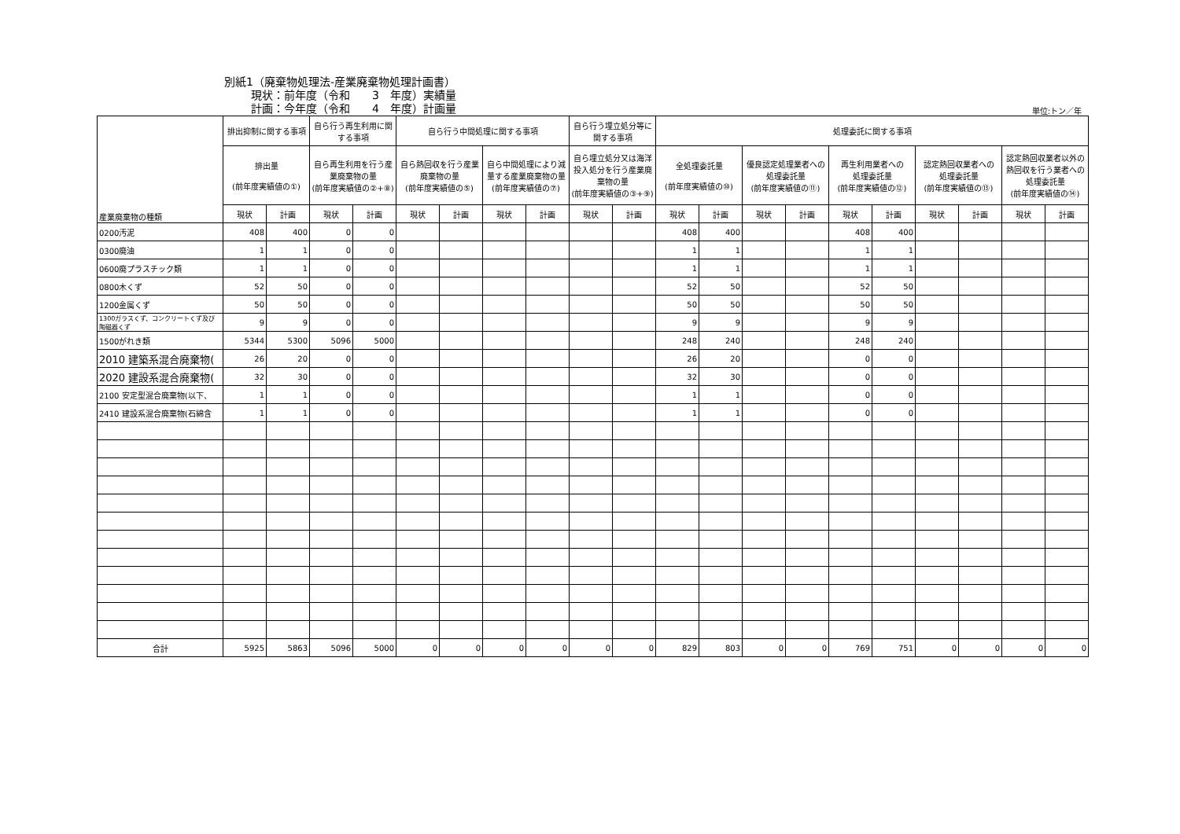別紙1（廃棄物処理法-産業廃棄物処理計画書）
現状：前年度（令和　　3　年度）実績量
計画：今年度（令和　　4　年度）計画量
単位:トン／年
| 産業廃棄物の種類 | 排出抑制に関する事項 | | 自ら行う再生利用に関する事項 | | 自ら行う中間処理に関する事項 | | | | 自ら行う埋立処分等に関する事項 | | 処理委託に関する事項 | | | | | | | | | |
| --- | --- | --- | --- | --- | --- | --- | --- | --- | --- | --- | --- | --- | --- | --- | --- | --- | --- | --- | --- | --- |
| | 排出量 (前年度実績値の①) | | 自ら再生利用を行う産業廃棄物の量 (前年度実績値の②+⑧) | | 自ら熱回収を行う産業廃棄物の量 (前年度実績値の⑤) | | 自ら中間処理により減量する産業廃棄物の量 (前年度実績値の⑦) | | 自ら埋立処分又は海洋投入処分を行う産業廃棄物の量 (前年度実績値の③+⑨) | | 全処理委託量 (前年度実績値の⑩) | | 優良認定処理業者への 処理委託量 (前年度実績値の⑪) | | 再生利用業者への 処理委託量 (前年度実績値の⑫) | | 認定熱回収業者への 処理委託量 (前年度実績値の⑬) | | 認定熱回収業者以外の熱回収を行う業者への処理委託量 (前年度実績値の⑭) | |
| | 現状 | 計画 | 現状 | 計画 | 現状 | 計画 | 現状 | 計画 | 現状 | 計画 | 現状 | 計画 | 現状 | 計画 | 現状 | 計画 | 現状 | 計画 | 現状 | 計画 |
| 0200汚泥 | 408 | 400 | 0 | 0 | | | | | | | 408 | 400 | | | 408 | 400 | | | | |
| 0300廃油 | 1 | 1 | 0 | 0 | | | | | | | 1 | 1 | | | 1 | 1 | | | | |
| 0600廃プラスチック類 | 1 | 1 | 0 | 0 | | | | | | | 1 | 1 | | | 1 | 1 | | | | |
| 0800木くず | 52 | 50 | 0 | 0 | | | | | | | 52 | 50 | | | 52 | 50 | | | | |
| 1200金属くず | 50 | 50 | 0 | 0 | | | | | | | 50 | 50 | | | 50 | 50 | | | | |
| 1300ガラスくず、コンクリートくず及び陶磁器くず | 9 | 9 | 0 | 0 | | | | | | | 9 | 9 | | | 9 | 9 | | | | |
| 1500がれき類 | 5344 | 5300 | 5096 | 5000 | | | | | | | 248 | 240 | | | 248 | 240 | | | | |
| 2010 建築系混合廃棄物( | 26 | 20 | 0 | 0 | | | | | | | 26 | 20 | | | 0 | 0 | | | | |
| 2020 建設系混合廃棄物( | 32 | 30 | 0 | 0 | | | | | | | 32 | 30 | | | 0 | 0 | | | | |
| 2100 安定型混合廃棄物(以下、 | 1 | 1 | 0 | 0 | | | | | | | 1 | 1 | | | 0 | 0 | | | | |
| 2410 建設系混合廃棄物(石綿含 | 1 | 1 | 0 | 0 | | | | | | | 1 | 1 | | | 0 | 0 | | | | |
| 合計 | 5925 | 5863 | 5096 | 5000 | 0 | 0 | 0 | 0 | 0 | 0 | 829 | 803 | 0 | 0 | 769 | 751 | 0 | 0 | 0 | 0 |